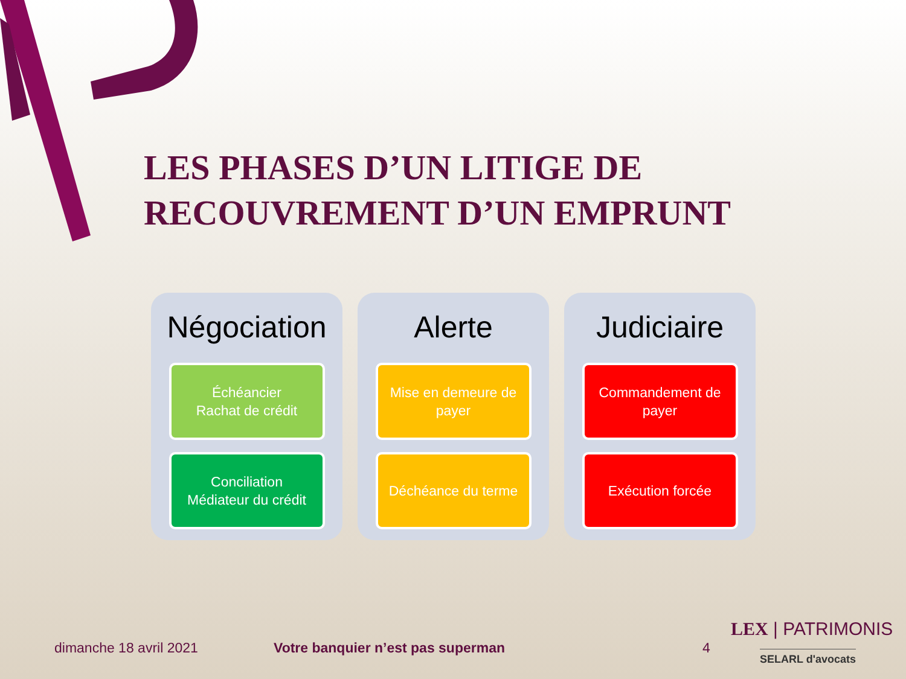LES PHASES D’UN LITIGE DE
RECOUVREMENT D’UN EMPRUNT
Négociation
Échéancier
Rachat de crédit
Conciliation
Médiateur du crédit
Alerte
Mise en demeure de payer
Déchéance du terme
Judiciaire
Commandement de payer
Exécution forcée
dimanche 18 avril 2021
Votre banquier n’est pas superman
4
LEX | PATRIMONIS
SELARL d'avocats